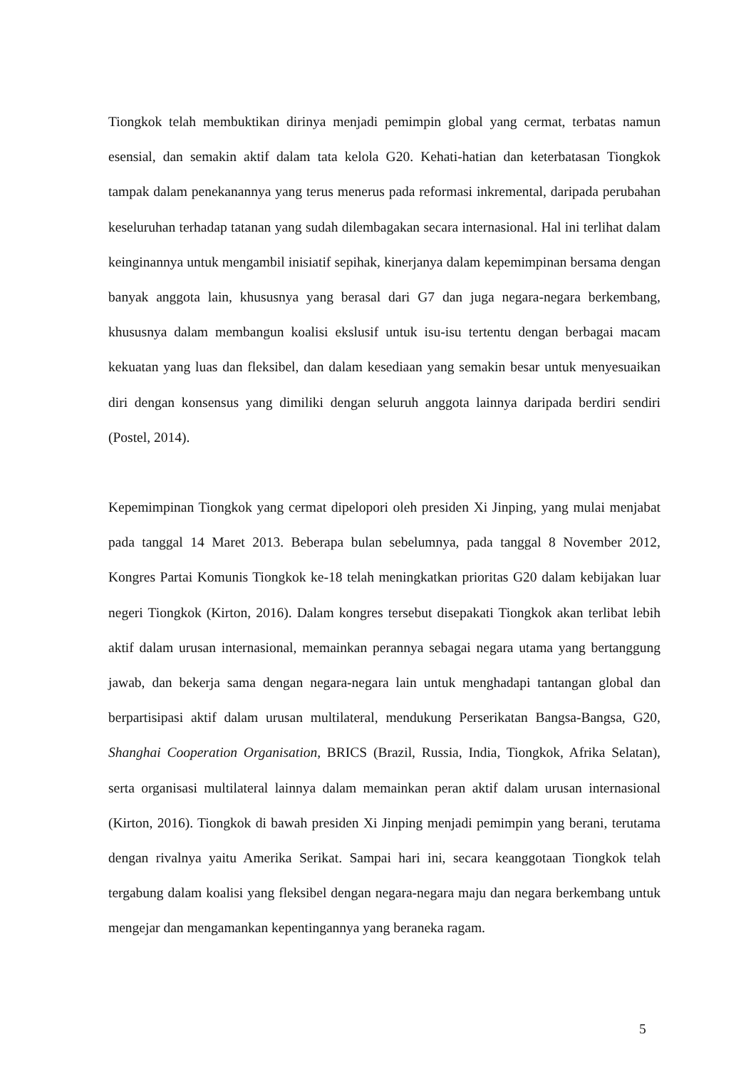Tiongkok telah membuktikan dirinya menjadi pemimpin global yang cermat, terbatas namun esensial, dan semakin aktif dalam tata kelola G20. Kehati-hatian dan keterbatasan Tiongkok tampak dalam penekanannya yang terus menerus pada reformasi inkremental, daripada perubahan keseluruhan terhadap tatanan yang sudah dilembagakan secara internasional. Hal ini terlihat dalam keinginannya untuk mengambil inisiatif sepihak, kinerjanya dalam kepemimpinan bersama dengan banyak anggota lain, khususnya yang berasal dari G7 dan juga negara-negara berkembang, khususnya dalam membangun koalisi ekslusif untuk isu-isu tertentu dengan berbagai macam kekuatan yang luas dan fleksibel, dan dalam kesediaan yang semakin besar untuk menyesuaikan diri dengan konsensus yang dimiliki dengan seluruh anggota lainnya daripada berdiri sendiri (Postel, 2014).
Kepemimpinan Tiongkok yang cermat dipelopori oleh presiden Xi Jinping, yang mulai menjabat pada tanggal 14 Maret 2013. Beberapa bulan sebelumnya, pada tanggal 8 November 2012, Kongres Partai Komunis Tiongkok ke-18 telah meningkatkan prioritas G20 dalam kebijakan luar negeri Tiongkok (Kirton, 2016). Dalam kongres tersebut disepakati Tiongkok akan terlibat lebih aktif dalam urusan internasional, memainkan perannya sebagai negara utama yang bertanggung jawab, dan bekerja sama dengan negara-negara lain untuk menghadapi tantangan global dan berpartisipasi aktif dalam urusan multilateral, mendukung Perserikatan Bangsa-Bangsa, G20, Shanghai Cooperation Organisation, BRICS (Brazil, Russia, India, Tiongkok, Afrika Selatan), serta organisasi multilateral lainnya dalam memainkan peran aktif dalam urusan internasional (Kirton, 2016). Tiongkok di bawah presiden Xi Jinping menjadi pemimpin yang berani, terutama dengan rivalnya yaitu Amerika Serikat. Sampai hari ini, secara keanggotaan Tiongkok telah tergabung dalam koalisi yang fleksibel dengan negara-negara maju dan negara berkembang untuk mengejar dan mengamankan kepentingannya yang beraneka ragam.
5